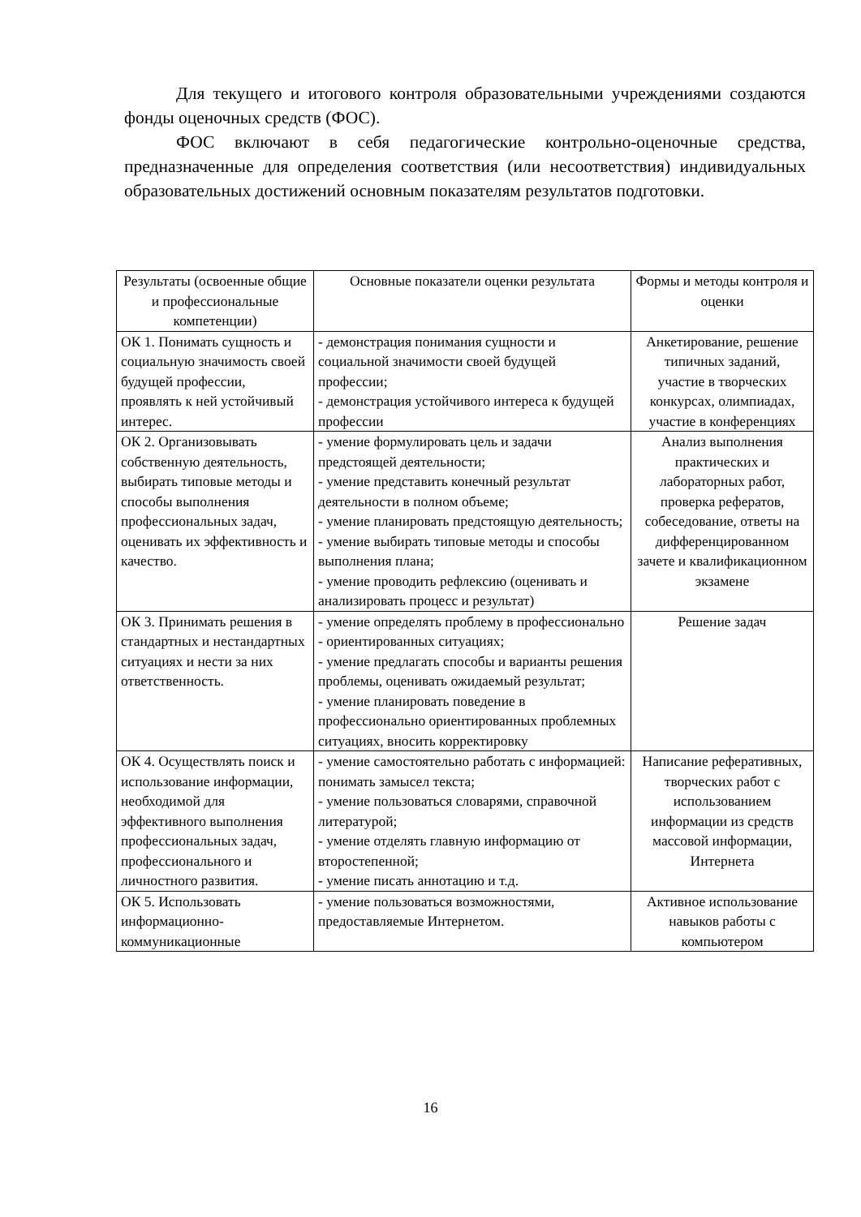Для текущего и итогового контроля образовательными учреждениями создаются фонды оценочных средств (ФОС).
ФОС включают в себя педагогические контрольно-оценочные средства, предназначенные для определения соответствия (или несоответствия) индивидуальных образовательных достижений основным показателям результатов подготовки.
| Результаты (освоенные общие и профессиональные компетенции) | Основные показатели оценки результата | Формы и методы контроля и оценки |
| ОК 1. Понимать сущность и социальную значимость своей будущей профессии, проявлять к ней устойчивый интерес. | - демонстрация понимания сущности и социальной значимости своей будущей профессии; - демонстрация устойчивого интереса к будущей профессии | Анкетирование, решение типичных заданий, участие в творческих конкурсах, олимпиадах, участие в конференциях |
| ОК 2. Организовывать собственную деятельность, выбирать типовые методы и способы выполнения профессиональных задач, оценивать их эффективность и качество. | - умение формулировать цель и задачи предстоящей деятельности; - умение представить конечный результат деятельности в полном объеме; - умение планировать предстоящую деятельность; - умение выбирать типовые методы и способы выполнения плана; - умение проводить рефлексию (оценивать и анализировать процесс и результат) | Анализ выполнения практических и лабораторных работ, проверка рефератов, собеседование, ответы на дифференцированном зачете и квалификационном экзамене |
| ОК 3. Принимать решения в стандартных и нестандартных ситуациях и нести за них ответственность. | - умение определять проблему в профессионально - ориентированных ситуациях; - умение предлагать способы и варианты решения проблемы, оценивать ожидаемый результат; - умение планировать поведение в профессионально ориентированных проблемных ситуациях, вносить корректировку | Решение задач |
| ОК 4. Осуществлять поиск и использование информации, необходимой для эффективного выполнения профессиональных задач, профессионального и личностного развития. | - умение самостоятельно работать с информацией: понимать замысел текста; - умение пользоваться словарями, справочной литературой; - умение отделять главную информацию от второстепенной; - умение писать аннотацию и т.д. | Написание реферативных, творческих работ с использованием информации из средств массовой информации, Интернета |
| ОК 5. Использовать информационно-коммуникационные | - умение пользоваться возможностями, предоставляемые Интернетом. | Активное использование навыков работы с компьютером |
16